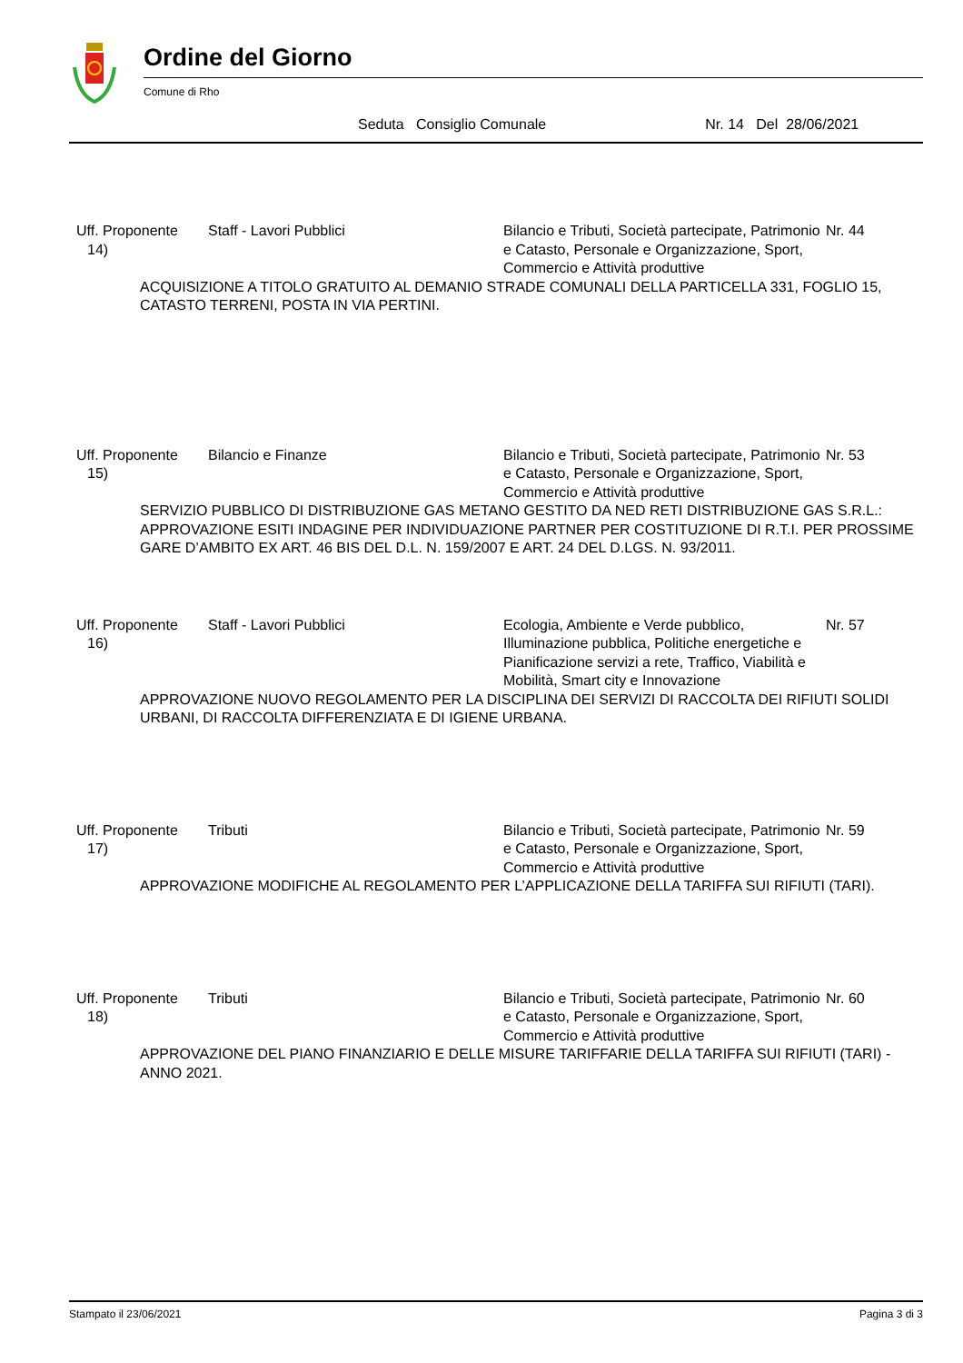Ordine del Giorno
Comune di Rho
Seduta Consiglio Comunale Nr. 14 Del 28/06/2021
Uff. Proponente
14)
Staff - Lavori Pubblici Bilancio e Tributi, Società partecipate, Patrimonio e Catasto, Personale e Organizzazione, Sport, Commercio e Attività produttive
Nr. 44
ACQUISIZIONE A TITOLO GRATUITO AL DEMANIO STRADE COMUNALI DELLA PARTICELLA 331, FOGLIO 15, CATASTO TERRENI, POSTA IN VIA PERTINI.
Uff. Proponente
15)
Bilancio e Finanze Bilancio e Tributi, Società partecipate, Patrimonio e Catasto, Personale e Organizzazione, Sport, Commercio e Attività produttive
Nr. 53
SERVIZIO PUBBLICO DI DISTRIBUZIONE GAS METANO GESTITO DA NED RETI DISTRIBUZIONE GAS S.R.L.: APPROVAZIONE ESITI INDAGINE PER INDIVIDUAZIONE PARTNER PER COSTITUZIONE DI R.T.I. PER PROSSIME GARE D’AMBITO EX ART. 46 BIS DEL D.L. N. 159/2007 E ART. 24 DEL D.LGS. N. 93/2011.
Uff. Proponente
16)
Staff - Lavori Pubblici Ecologia, Ambiente e Verde pubblico, Illuminazione pubblica, Politiche energetiche e Pianificazione servizi a rete, Traffico, Viabilità e Mobilità, Smart city e Innovazione
Nr. 57
APPROVAZIONE NUOVO REGOLAMENTO PER LA DISCIPLINA DEI SERVIZI DI RACCOLTA DEI RIFIUTI SOLIDI URBANI, DI RACCOLTA DIFFERENZIATA E DI IGIENE URBANA.
Uff. Proponente
17)
Tributi Bilancio e Tributi, Società partecipate, Patrimonio e Catasto, Personale e Organizzazione, Sport, Commercio e Attività produttive
Nr. 59
APPROVAZIONE MODIFICHE AL REGOLAMENTO PER L’APPLICAZIONE DELLA TARIFFA SUI RIFIUTI (TARI).
Uff. Proponente
18)
Tributi Bilancio e Tributi, Società partecipate, Patrimonio e Catasto, Personale e Organizzazione, Sport, Commercio e Attività produttive
Nr. 60
APPROVAZIONE DEL PIANO FINANZIARIO E DELLE MISURE TARIFFARIE DELLA TARIFFA SUI RIFIUTI (TARI) - ANNO 2021.
Stampato il 23/06/2021 Pagina 3 di 3